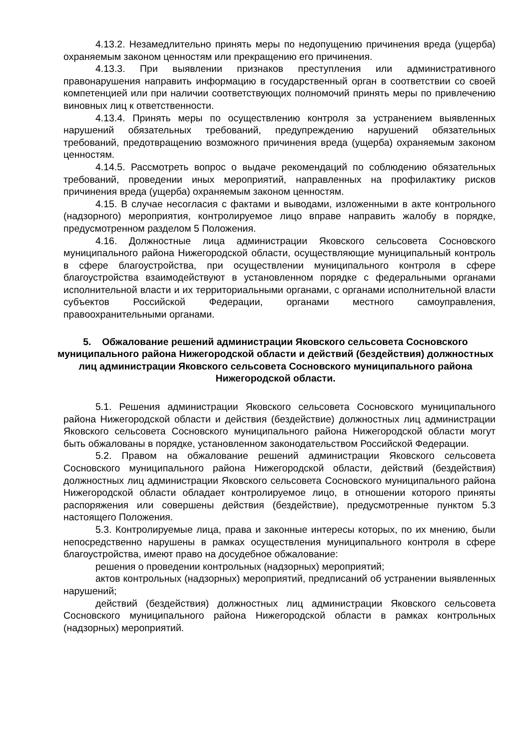4.13.2. Незамедлительно принять меры по недопущению причинения вреда (ущерба) охраняемым законом ценностям или прекращению его причинения.
4.13.3. При выявлении признаков преступления или административного правонарушения направить информацию в государственный орган в соответствии со своей компетенцией или при наличии соответствующих полномочий принять меры по привлечению виновных лиц к ответственности.
4.13.4. Принять меры по осуществлению контроля за устранением выявленных нарушений обязательных требований, предупреждению нарушений обязательных требований, предотвращению возможного причинения вреда (ущерба) охраняемым законом ценностям.
4.14.5. Рассмотреть вопрос о выдаче рекомендаций по соблюдению обязательных требований, проведении иных мероприятий, направленных на профилактику рисков причинения вреда (ущерба) охраняемым законом ценностям.
4.15. В случае несогласия с фактами и выводами, изложенными в акте контрольного (надзорного) мероприятия, контролируемое лицо вправе направить жалобу в порядке, предусмотренном разделом 5 Положения.
4.16. Должностные лица администрации Яковского сельсовета Сосновского муниципального района Нижегородской области, осуществляющие муниципальный контроль в сфере благоустройства, при осуществлении муниципального контроля в сфере благоустройства взаимодействуют в установленном порядке с федеральными органами исполнительной власти и их территориальными органами, с органами исполнительной власти субъектов Российской Федерации, органами местного самоуправления, правоохранительными органами.
5. Обжалование решений администрации Яковского сельсовета Сосновского муниципального района Нижегородской области и действий (бездействия) должностных лиц администрации Яковского сельсовета Сосновского муниципального района Нижегородской области.
5.1. Решения администрации Яковского сельсовета Сосновского муниципального района Нижегородской области и действия (бездействие) должностных лиц администрации Яковского сельсовета Сосновского муниципального района Нижегородской области могут быть обжалованы в порядке, установленном законодательством Российской Федерации.
5.2. Правом на обжалование решений администрации Яковского сельсовета Сосновского муниципального района Нижегородской области, действий (бездействия) должностных лиц администрации Яковского сельсовета Сосновского муниципального района Нижегородской области обладает контролируемое лицо, в отношении которого приняты распоряжения или совершены действия (бездействие), предусмотренные пунктом 5.3 настоящего Положения.
5.3. Контролируемые лица, права и законные интересы которых, по их мнению, были непосредственно нарушены в рамках осуществления муниципального контроля в сфере благоустройства, имеют право на досудебное обжалование:
решения о проведении контрольных (надзорных) мероприятий;
актов контрольных (надзорных) мероприятий, предписаний об устранении выявленных нарушений;
действий (бездействия) должностных лиц администрации Яковского сельсовета Сосновского муниципального района Нижегородской области в рамках контрольных (надзорных) мероприятий.